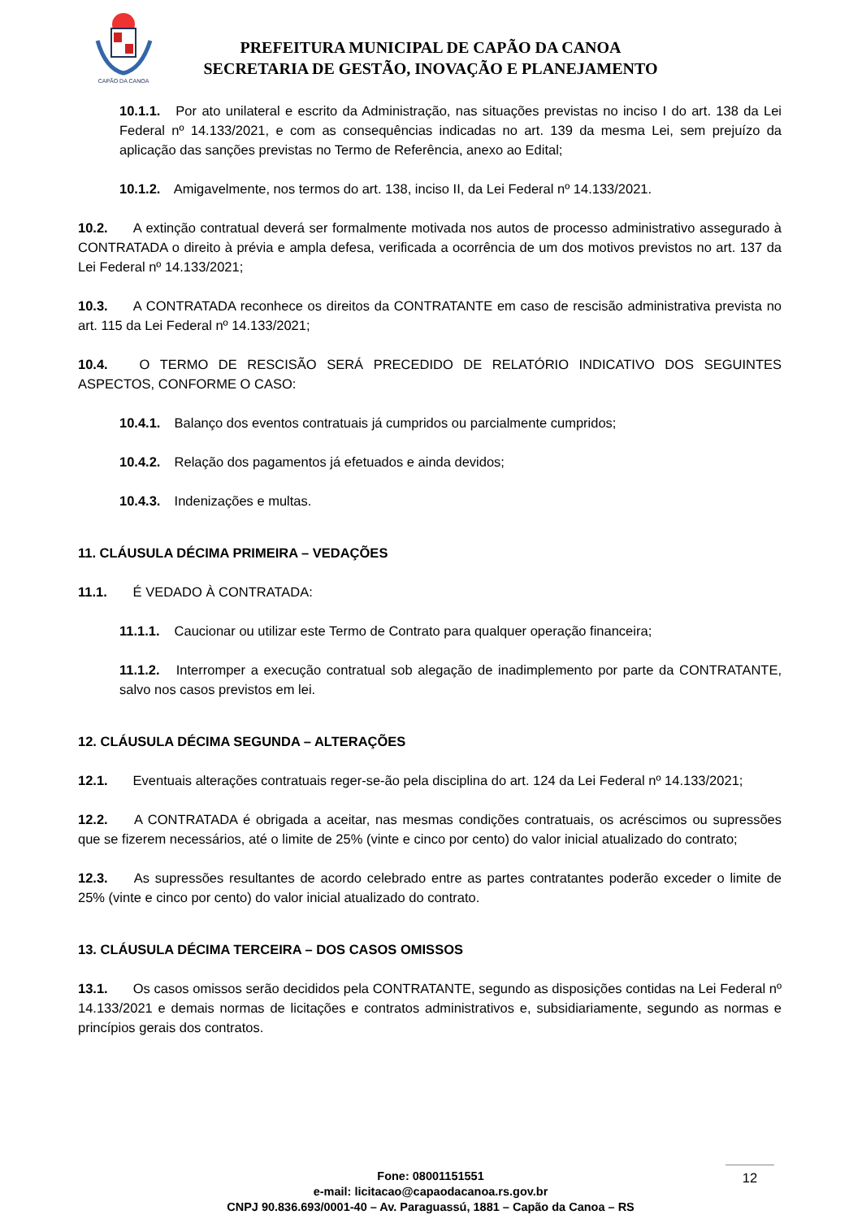CAPÃO DA CANOA
PREFEITURA MUNICIPAL DE CAPÃO DA CANOA
SECRETARIA DE GESTÃO, INOVAÇÃO E PLANEJAMENTO
10.1.1. Por ato unilateral e escrito da Administração, nas situações previstas no inciso I do art. 138 da Lei Federal nº 14.133/2021, e com as consequências indicadas no art. 139 da mesma Lei, sem prejuízo da aplicação das sanções previstas no Termo de Referência, anexo ao Edital;
10.1.2. Amigavelmente, nos termos do art. 138, inciso II, da Lei Federal nº 14.133/2021.
10.2. A extinção contratual deverá ser formalmente motivada nos autos de processo administrativo assegurado à CONTRATADA o direito à prévia e ampla defesa, verificada a ocorrência de um dos motivos previstos no art. 137 da Lei Federal nº 14.133/2021;
10.3. A CONTRATADA reconhece os direitos da CONTRATANTE em caso de rescisão administrativa prevista no art. 115 da Lei Federal nº 14.133/2021;
10.4. O TERMO DE RESCISÃO SERÁ PRECEDIDO DE RELATÓRIO INDICATIVO DOS SEGUINTES ASPECTOS, CONFORME O CASO:
10.4.1. Balanço dos eventos contratuais já cumpridos ou parcialmente cumpridos;
10.4.2. Relação dos pagamentos já efetuados e ainda devidos;
10.4.3. Indenizações e multas.
11. CLÁUSULA DÉCIMA PRIMEIRA – VEDAÇÕES
11.1. É VEDADO À CONTRATADA:
11.1.1. Caucionar ou utilizar este Termo de Contrato para qualquer operação financeira;
11.1.2. Interromper a execução contratual sob alegação de inadimplemento por parte da CONTRATANTE, salvo nos casos previstos em lei.
12. CLÁUSULA DÉCIMA SEGUNDA – ALTERAÇÕES
12.1. Eventuais alterações contratuais reger-se-ão pela disciplina do art. 124 da Lei Federal nº 14.133/2021;
12.2. A CONTRATADA é obrigada a aceitar, nas mesmas condições contratuais, os acréscimos ou supressões que se fizerem necessários, até o limite de 25% (vinte e cinco por cento) do valor inicial atualizado do contrato;
12.3. As supressões resultantes de acordo celebrado entre as partes contratantes poderão exceder o limite de 25% (vinte e cinco por cento) do valor inicial atualizado do contrato.
13. CLÁUSULA DÉCIMA TERCEIRA – DOS CASOS OMISSOS
13.1. Os casos omissos serão decididos pela CONTRATANTE, segundo as disposições contidas na Lei Federal nº 14.133/2021 e demais normas de licitações e contratos administrativos e, subsidiariamente, segundo as normas e princípios gerais dos contratos.
Fone: 08001151551
e-mail: licitacao@capaodacanoa.rs.gov.br
CNPJ 90.836.693/0001-40 – Av. Paraguassú, 1881 – Capão da Canoa – RS
12